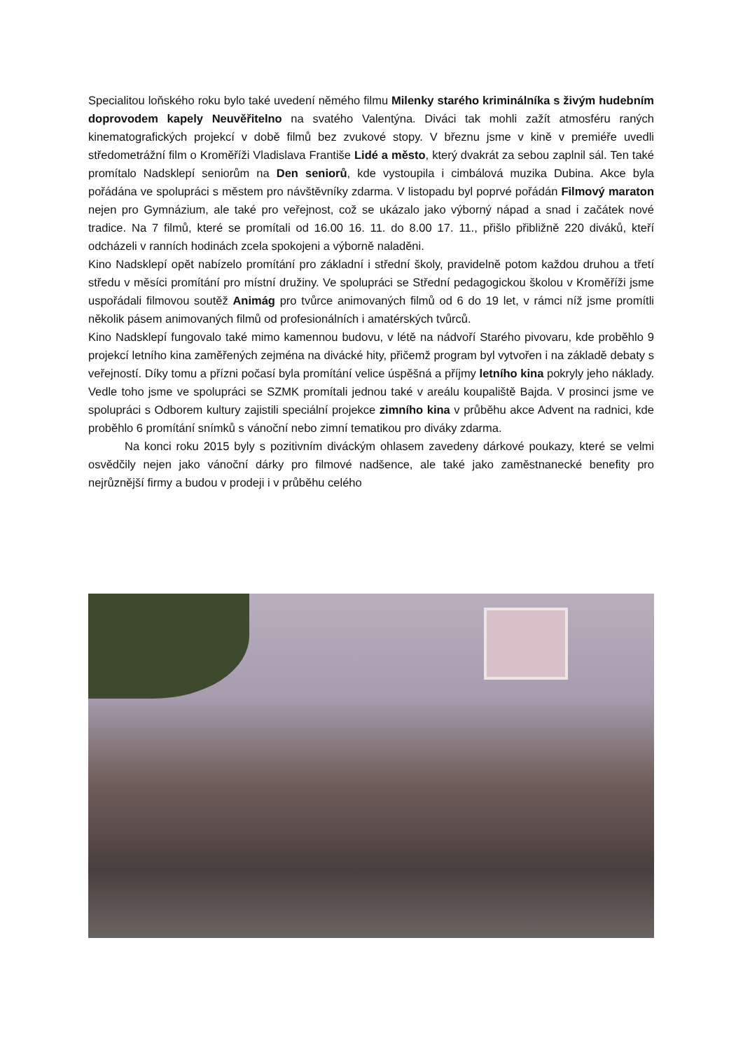Specialitou loňského roku bylo také uvedení němého filmu Milenky starého kriminálníka s živým hudebním doprovodem kapely Neuvěřitelno na svatého Valentýna. Diváci tak mohli zažít atmosféru raných kinematografických projekcí v době filmů bez zvukové stopy. V březnu jsme v kině v premiéře uvedli středometrážní film o Kroměříži Vladislava Františe Lidé a město, který dvakrát za sebou zaplnil sál. Ten také promítalo Nadsklepí seniorům na Den seniorů, kde vystoupila i cimbálová muzika Dubina. Akce byla pořádána ve spolupráci s městem pro návštěvníky zdarma. V listopadu byl poprvé pořádán Filmový maraton nejen pro Gymnázium, ale také pro veřejnost, což se ukázalo jako výborný nápad a snad i začátek nové tradice. Na 7 filmů, které se promítali od 16.00 16. 11. do 8.00 17. 11., přišlo přibližně 220 diváků, kteří odcházeli v ranních hodinách zcela spokojeni a výborně naladěni.
Kino Nadsklepí opět nabízelo promítání pro základní i střední školy, pravidelně potom každou druhou a třetí středu v měsíci promítání pro místní družiny. Ve spolupráci se Střední pedagogickou školou v Kroměříži jsme uspořádali filmovou soutěž Animág pro tvůrce animovaných filmů od 6 do 19 let, v rámci níž jsme promítli několik pásem animovaných filmů od profesionálních i amatérských tvůrců.
Kino Nadsklepí fungovalo také mimo kamennou budovu, v létě na nádvoří Starého pivovaru, kde proběhlo 9 projekcí letního kina zaměřených zejména na divácké hity, přičemž program byl vytvořen i na základě debaty s veřejností. Díky tomu a přízni počasí byla promítání velice úspěšná a příjmy letního kina pokryly jeho náklady. Vedle toho jsme ve spolupráci se SZMK promítali jednou také v areálu koupaliště Bajda. V prosinci jsme ve spolupráci s Odborem kultury zajistili speciální projekce zimního kina v průběhu akce Advent na radnici, kde proběhlo 6 promítání snímků s vánoční nebo zimní tematikou pro diváky zdarma.
Na konci roku 2015 byly s pozitivním diváckým ohlasem zavedeny dárkové poukazy, které se velmi osvědčily nejen jako vánoční dárky pro filmové nadšence, ale také jako zaměstnanecké benefity pro nejrůznější firmy a budou v prodeji i v průběhu celého